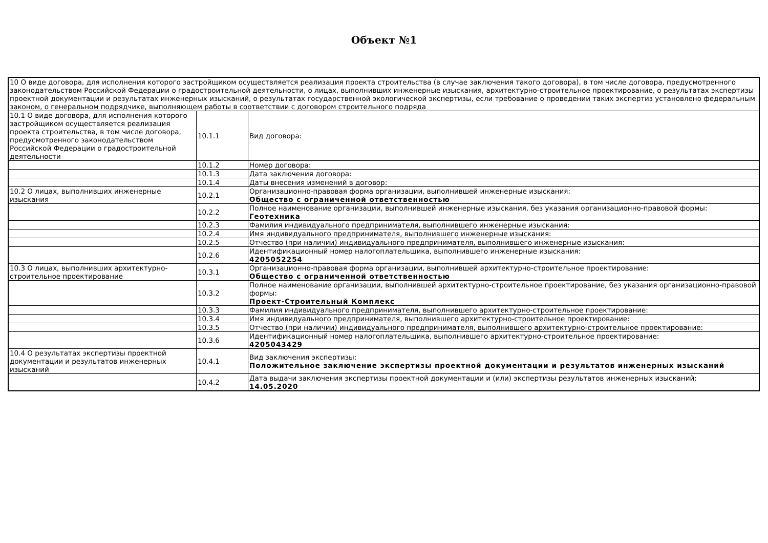Объект №1
| 10 О виде договора, для исполнения которого застройщиком осуществляется реализация проекта строительства (в случае заключения такого договора), в том числе договора, предусмотренного законодательством Российской Федерации о градостроительной деятельности, о лицах, выполнивших инженерные изыскания, архитектурно-строительное проектирование, о результатах экспертизы проектной документации и результатах инженерных изысканий, о результатах государственной экологической экспертизы, если требование о проведении таких экспертиз установлено федеральным законом, о генеральном подрядчике, выполняющем работы в соответствии с договором строительного подряда | | |
| 10.1 О виде договора, для исполнения которого застройщиком осуществляется реализация проекта строительства, в том числе договора, предусмотренного законодательством Российской Федерации о градостроительной деятельности | 10.1.1 | Вид договора: |
| | 10.1.2 | Номер договора: |
| | 10.1.3 | Дата заключения договора: |
| | 10.1.4 | Даты внесения изменений в договор: |
| 10.2 О лицах, выполнивших инженерные изыскания | 10.2.1 | Организационно-правовая форма организации, выполнившей инженерные изыскания: Общество с ограниченной ответственностью |
| | 10.2.2 | Полное наименование организации, выполнившей инженерные изыскания, без указания организационно-правовой формы: Геотехника |
| | 10.2.3 | Фамилия индивидуального предпринимателя, выполнившего инженерные изыскания: |
| | 10.2.4 | Имя индивидуального предпринимателя, выполнившего инженерные изыскания: |
| | 10.2.5 | Отчество (при наличии) индивидуального предпринимателя, выполнившего инженерные изыскания: |
| | 10.2.6 | Идентификационный номер налогоплательщика, выполнившего инженерные изыскания: 4205052254 |
| 10.3 О лицах, выполнивших архитектурно-строительное проектирование | 10.3.1 | Организационно-правовая форма организации, выполнившей архитектурно-строительное проектирование: Общество с ограниченной ответственностью |
| | 10.3.2 | Полное наименование организации, выполнившей архитектурно-строительное проектирование, без указания организационно-правовой формы: Проект-Строительный Комплекс |
| | 10.3.3 | Фамилия индивидуального предпринимателя, выполнившего архитектурно-строительное проектирование: |
| | 10.3.4 | Имя индивидуального предпринимателя, выполнившего архитектурно-строительное проектирование: |
| | 10.3.5 | Отчество (при наличии) индивидуального предпринимателя, выполнившего архитектурно-строительное проектирование: |
| | 10.3.6 | Идентификационный номер налогоплательщика, выполнившего архитектурно-строительное проектирование: 4205043429 |
| 10.4 О результатах экспертизы проектной документации и результатов инженерных изысканий | 10.4.1 | Вид заключения экспертизы: Положительное заключение экспертизы проектной документации и результатов инженерных изысканий |
| | 10.4.2 | Дата выдачи заключения экспертизы проектной документации и (или) экспертизы результатов инженерных изысканий: 14.05.2020 |